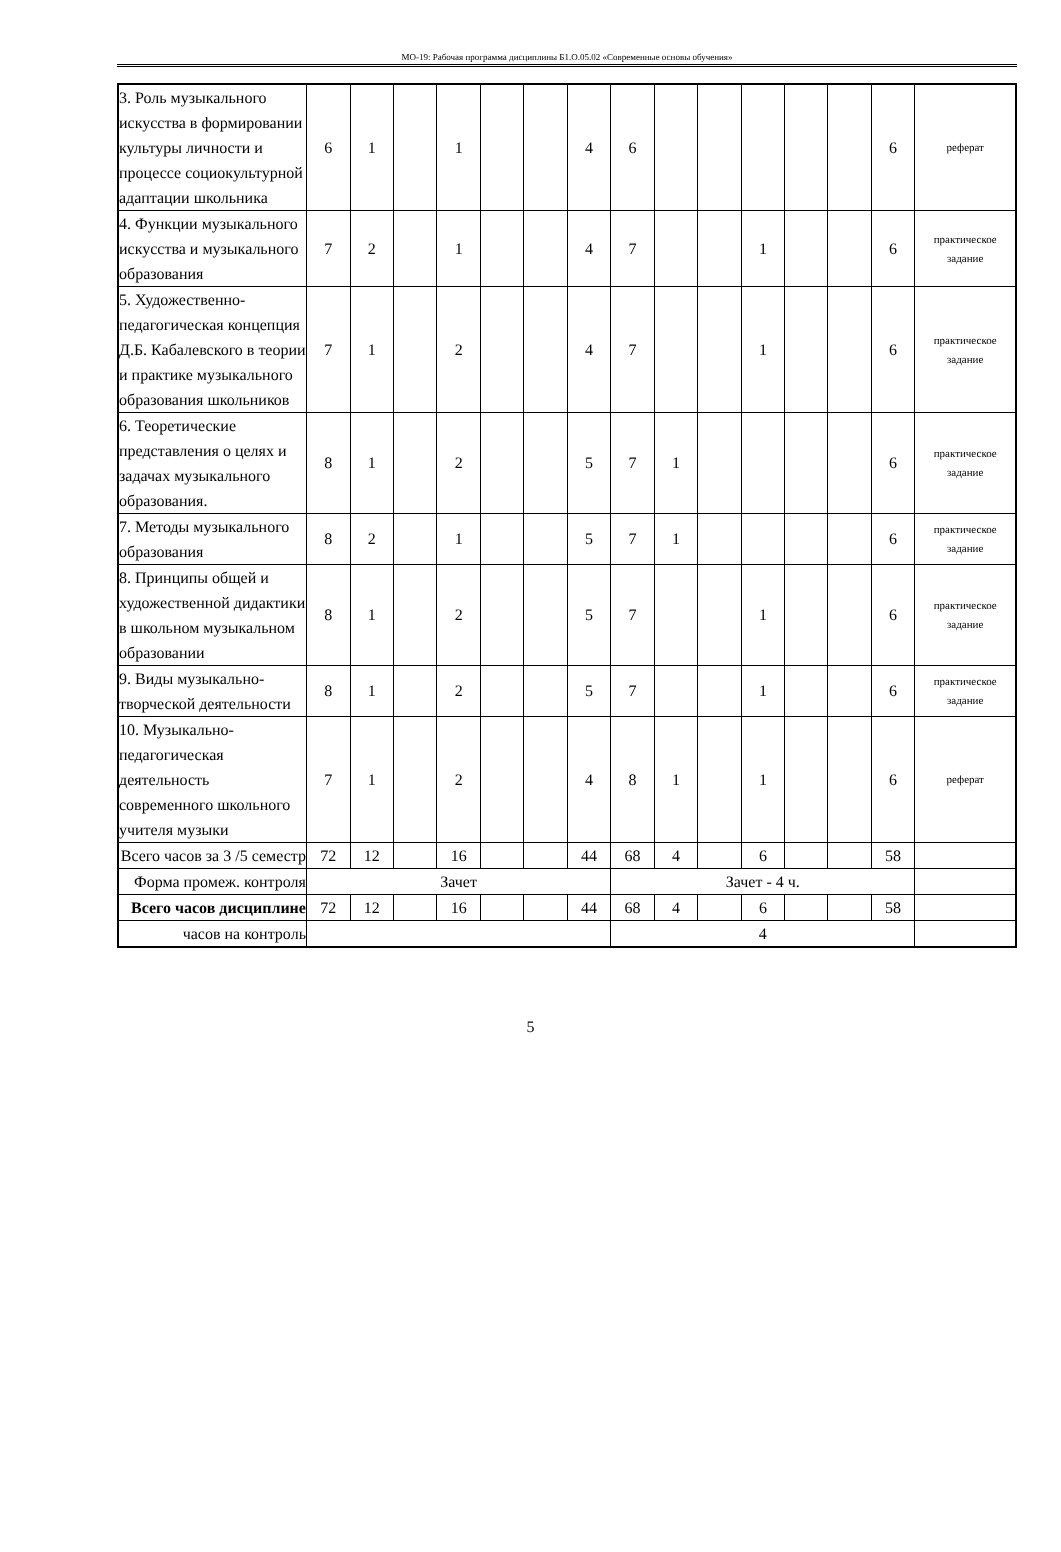МО-19: Рабочая программа дисциплины Б1.О.05.02 «Современные основы обучения»
| 3. Роль музыкального искусства в формировании культуры личности и процессе социокультурной адаптации школьника | 6 | 1 | | 1 | | | 4 | 6 | | | | | | 6 | реферат |
| 4. Функции музыкального искусства и музыкального образования | 7 | 2 | | 1 | | | 4 | 7 | | | 1 | | | 6 | практическое задание |
| 5. Художественно-педагогическая концепция Д.Б. Кабалевского в теории и практике музыкального образования школьников | 7 | 1 | | 2 | | | 4 | 7 | | | 1 | | | 6 | практическое задание |
| 6. Теоретические представления о целях и задачах музыкального образования. | 8 | 1 | | 2 | | | 5 | 7 | 1 | | | | | 6 | практическое задание |
| 7. Методы музыкального образования | 8 | 2 | | 1 | | | 5 | 7 | 1 | | | | | 6 | практическое задание |
| 8. Принципы общей и художественной дидактики в школьном музыкальном образовании | 8 | 1 | | 2 | | | 5 | 7 | | | 1 | | | 6 | практическое задание |
| 9. Виды музыкально-творческой деятельности | 8 | 1 | | 2 | | | 5 | 7 | | | 1 | | | 6 | практическое задание |
| 10. Музыкально-педагогическая деятельность современного школьного учителя музыки | 7 | 1 | | 2 | | | 4 | 8 | 1 | | 1 | | | 6 | реферат |
| Всего часов за 3 /5 семестр | 72 | 12 | | 16 | | | 44 | 68 | 4 | | 6 | | | 58 | |
| Форма промеж. контроля | Зачет | | | | | | | Зачет - 4 ч. | | | | | | | |
| Всего часов дисциплине | 72 | 12 | | 16 | | | 44 | 68 | 4 | | 6 | | | 58 | |
| часов на контроль | | | | | | | | 4 | | | | | | | |
5